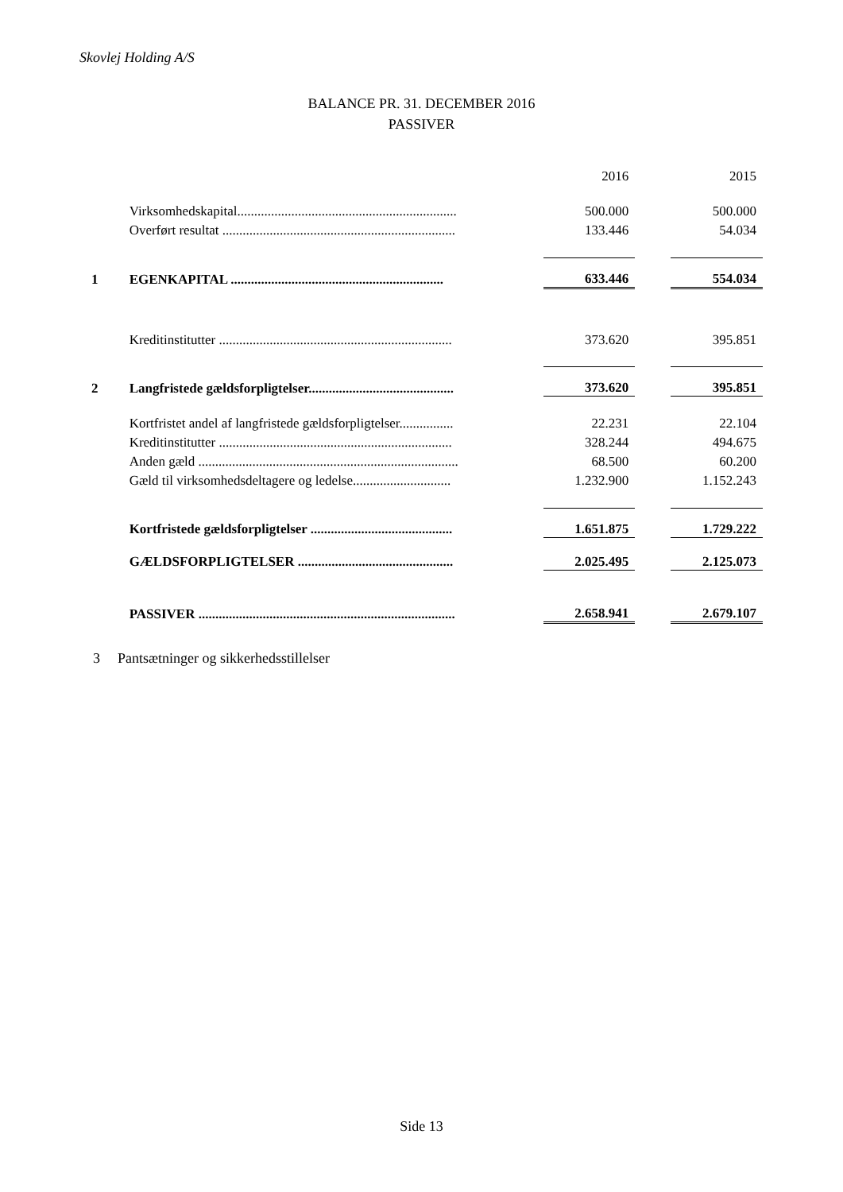Skovlej Holding A/S
BALANCE PR. 31. DECEMBER 2016
PASSIVER
| | | | 2016 | | 2015 |
| | Virksomhedskapital................................................................. | | 500.000 | | 500.000 |
| | Overført resultat ..................................................................... | | 133.446 | | 54.034 |
| 1 | EGENKAPITAL ............................................................... | | 633.446 | | 554.034 |
| | Kreditinstitutter ..................................................................... | | 373.620 | | 395.851 |
| 2 | Langfristede gældsforpligtelser........................................... | | 373.620 | | 395.851 |
| | Kortfristet andel af langfristede gældsforpligtelser................ | | 22.231 | | 22.104 |
| | Kreditinstitutter ..................................................................... | | 328.244 | | 494.675 |
| | Anden gæld ............................................................................. | | 68.500 | | 60.200 |
| | Gæld til virksomhedsdeltagere og ledelse............................. | | 1.232.900 | | 1.152.243 |
| | Kortfristede gældsforpligtelser .......................................... | | 1.651.875 | | 1.729.222 |
| | GÆLDSFORPLIGTELSER .............................................. | | 2.025.495 | | 2.125.073 |
| | PASSIVER ............................................................................ | | 2.658.941 | | 2.679.107 |
3 Pantsætninger og sikkerhedsstillelser
Side 13